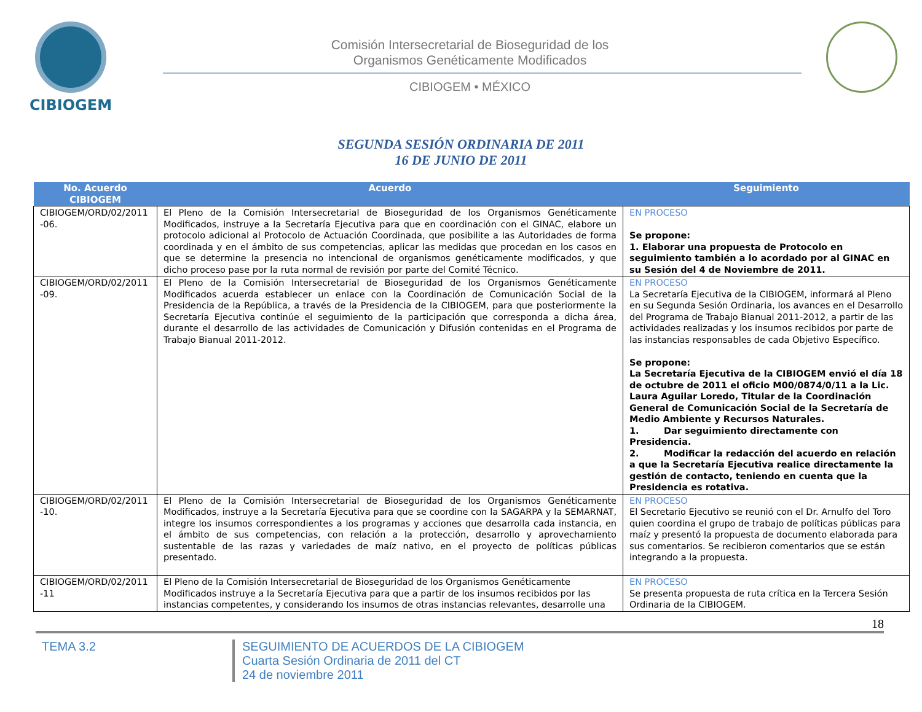CIBIOGEM
Comisión Intersecretarial de Bioseguridad de los
Organismos Genéticamente Modificados
CIBIOGEM • MÉXICO
SEGUNDA SESIÓN ORDINARIA DE 2011
16 DE JUNIO DE 2011
| No. Acuerdo CIBIOGEM | Acuerdo | Seguimiento |
| --- | --- | --- |
| CIBIOGEM/ORD/02/2011 -06. | El Pleno de la Comisión Intersecretarial de Bioseguridad de los Organismos Genéticamente Modificados, instruye a la Secretaría Ejecutiva para que en coordinación con el GINAC, elabore un protocolo adicional al Protocolo de Actuación Coordinada, que posibilite a las Autoridades de forma coordinada y en el ámbito de sus competencias, aplicar las medidas que procedan en los casos en que se determine la presencia no intencional de organismos genéticamente modificados, y que dicho proceso pase por la ruta normal de revisión por parte del Comité Técnico. | EN PROCESO Se propone: 1. Elaborar una propuesta de Protocolo en seguimiento también a lo acordado por al GINAC en su Sesión del 4 de Noviembre de 2011. |
| CIBIOGEM/ORD/02/2011 -09. | El Pleno de la Comisión Intersecretarial de Bioseguridad de los Organismos Genéticamente Modificados acuerda establecer un enlace con la Coordinación de Comunicación Social de la Presidencia de la República, a través de la Presidencia de la CIBIOGEM, para que posteriormente la Secretaría Ejecutiva continúe el seguimiento de la participación que corresponda a dicha área, durante el desarrollo de las actividades de Comunicación y Difusión contenidas en el Programa de Trabajo Bianual 2011-2012. | EN PROCESO La Secretaría Ejecutiva de la CIBIOGEM, informará al Pleno en su Segunda Sesión Ordinaria, los avances en el Desarrollo del Programa de Trabajo Bianual 2011-2012, a partir de las actividades realizadas y los insumos recibidos por parte de las instancias responsables de cada Objetivo Específico. Se propone: La Secretaría Ejecutiva de la CIBIOGEM envió el día 18 de octubre de 2011 el oficio M00/0874/0/11 a la Lic. Laura Aguilar Loredo, Titular de la Coordinación General de Comunicación Social de la Secretaría de Medio Ambiente y Recursos Naturales. 1. Dar seguimiento directamente con Presidencia. 2. Modificar la redacción del acuerdo en relación a que la Secretaría Ejecutiva realice directamente la gestión de contacto, teniendo en cuenta que la Presidencia es rotativa. |
| CIBIOGEM/ORD/02/2011 -10. | El Pleno de la Comisión Intersecretarial de Bioseguridad de los Organismos Genéticamente Modificados, instruye a la Secretaría Ejecutiva para que se coordine con la SAGARPA y la SEMARNAT, integre los insumos correspondientes a los programas y acciones que desarrolla cada instancia, en el ámbito de sus competencias, con relación a la protección, desarrollo y aprovechamiento sustentable de las razas y variedades de maíz nativo, en el proyecto de políticas públicas presentado. | EN PROCESO El Secretario Ejecutivo se reunió con el Dr. Arnulfo del Toro quien coordina el grupo de trabajo de políticas públicas para maíz y presentó la propuesta de documento elaborada para sus comentarios. Se recibieron comentarios que se están integrando a la propuesta. |
| CIBIOGEM/ORD/02/2011 -11 | El Pleno de la Comisión Intersecretarial de Bioseguridad de los Organismos Genéticamente Modificados instruye a la Secretaría Ejecutiva para que a partir de los insumos recibidos por las instancias competentes, y considerando los insumos de otras instancias relevantes, desarrolle una | EN PROCESO Se presenta propuesta de ruta crítica en la Tercera Sesión Ordinaria de la CIBIOGEM. |
18
TEMA 3.2 SEGUIMIENTO DE ACUERDOS DE LA CIBIOGEM
Cuarta Sesión Ordinaria de 2011 del CT
24 de noviembre 2011